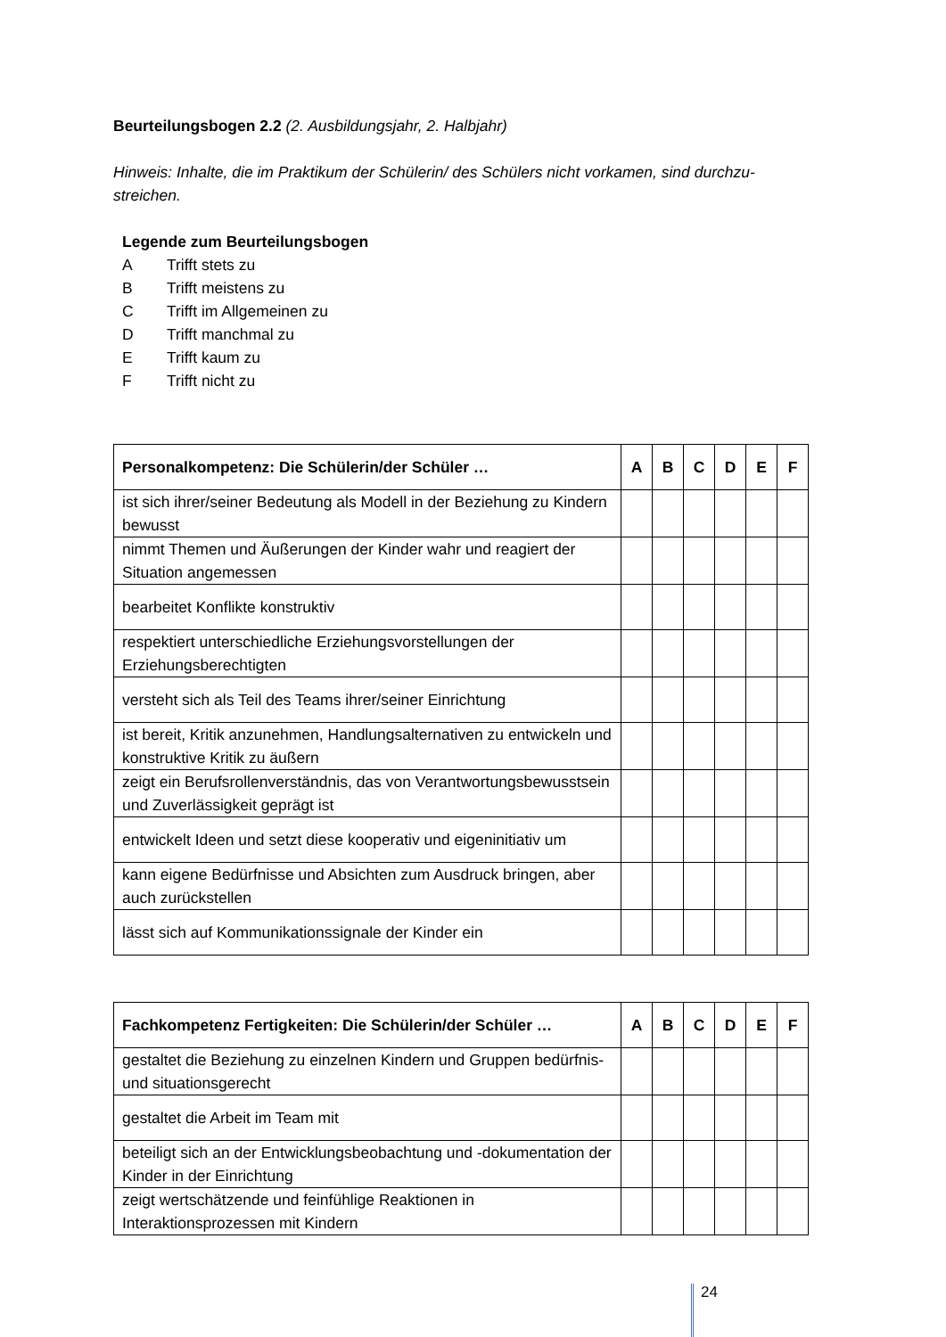Beurteilungsbogen 2.2 (2. Ausbildungsjahr, 2. Halbjahr)
Hinweis: Inhalte, die im Praktikum der Schülerin/ des Schülers nicht vorkamen, sind durchzu-streichen.
Legende zum Beurteilungsbogen
A Trifft stets zu
B Trifft meistens zu
C Trifft im Allgemeinen zu
D Trifft manchmal zu
E Trifft kaum zu
F Trifft nicht zu
| Personalkompetenz: Die Schülerin/der Schüler … | A | B | C | D | E | F |
| --- | --- | --- | --- | --- | --- | --- |
| ist sich ihrer/seiner Bedeutung als Modell in der Beziehung zu Kindern bewusst | | | | | | |
| nimmt Themen und Äußerungen der Kinder wahr und reagiert der Situation angemessen | | | | | | |
| bearbeitet Konflikte konstruktiv | | | | | | |
| respektiert unterschiedliche Erziehungsvorstellungen der Erziehungsberechtigten | | | | | | |
| versteht sich als Teil des Teams ihrer/seiner Einrichtung | | | | | | |
| ist bereit, Kritik anzunehmen, Handlungsalternativen zu entwickeln und konstruktive Kritik zu äußern | | | | | | |
| zeigt ein Berufsrollenverständnis, das von Verantwortungsbewusstsein und Zuverlässigkeit geprägt ist | | | | | | |
| entwickelt Ideen und setzt diese kooperativ und eigeninitiativ um | | | | | | |
| kann eigene Bedürfnisse und Absichten zum Ausdruck bringen, aber auch zurückstellen | | | | | | |
| lässt sich auf Kommunikationssignale der Kinder ein | | | | | | |
| Fachkompetenz Fertigkeiten: Die Schülerin/der Schüler … | A | B | C | D | E | F |
| --- | --- | --- | --- | --- | --- | --- |
| gestaltet die Beziehung zu einzelnen Kindern und Gruppen bedürfnis- und situationsgerecht | | | | | | |
| gestaltet die Arbeit im Team mit | | | | | | |
| beteiligt sich an der Entwicklungsbeobachtung und -dokumentation der Kinder in der Einrichtung | | | | | | |
| zeigt wertschätzende und feinfühlige Reaktionen in Interaktionsprozessen mit Kindern | | | | | | |
24